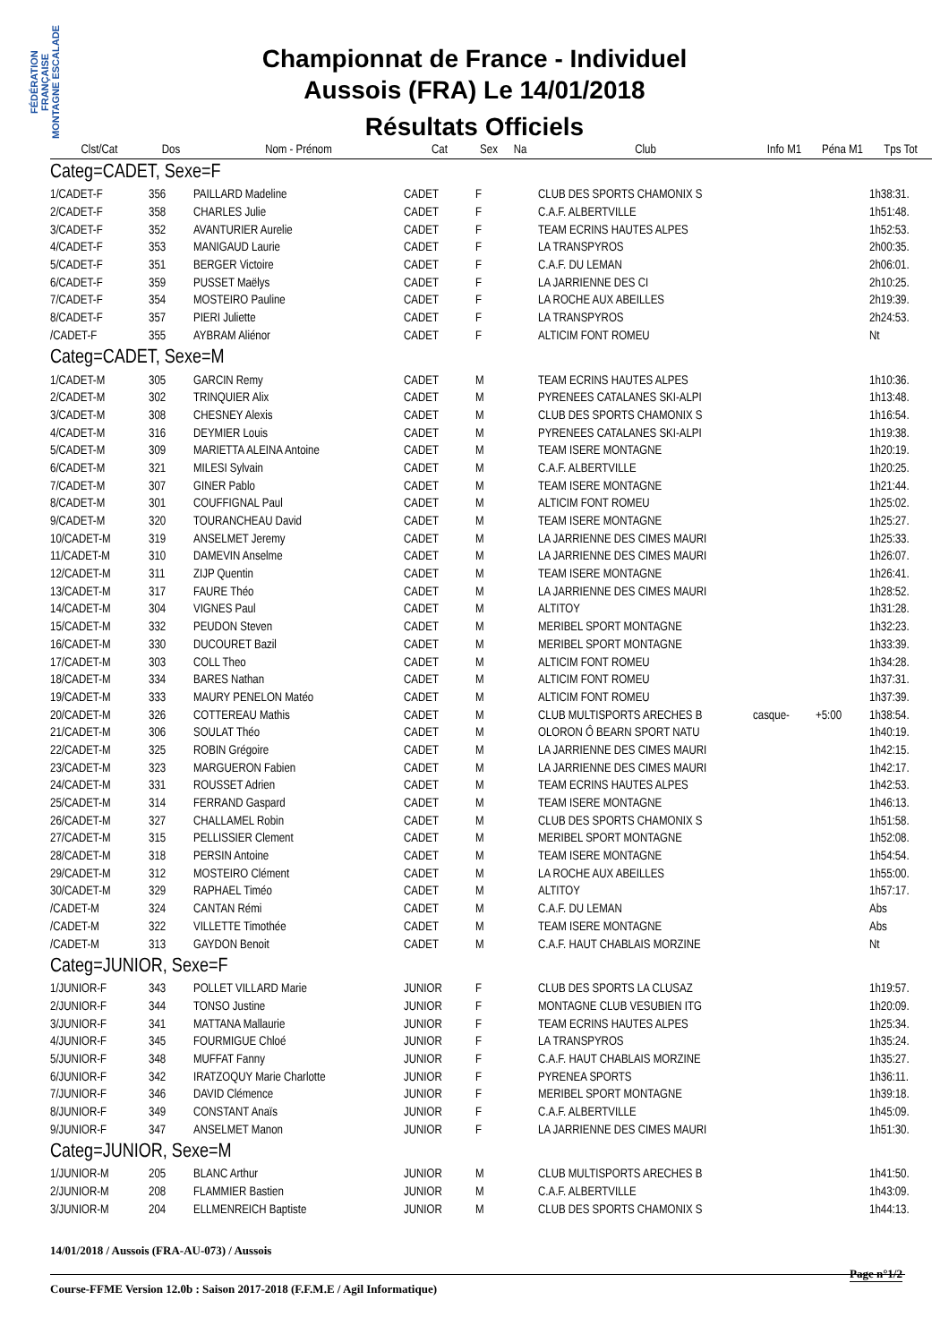FÉDÉRATION FRANÇAISE MONTAGNE ESCALADE
Championnat de France - Individuel
Aussois (FRA) Le 14/01/2018
Résultats Officiels
| Clst/Cat | Dos | Nom - Prénom | Cat | Sex | Na | Club | Info M1 | Péna M1 | Tps Tot |
| --- | --- | --- | --- | --- | --- | --- | --- | --- | --- |
| Categ=CADET, Sexe=F | | | | | | | | | |
| 1/CADET-F | 356 | PAILLARD Madeline | CADET | F | | CLUB DES SPORTS CHAMONIX S | | | 1h38:31. |
| 2/CADET-F | 358 | CHARLES Julie | CADET | F | | C.A.F. ALBERTVILLE | | | 1h51:48. |
| 3/CADET-F | 352 | AVANTURIER Aurelie | CADET | F | | TEAM ECRINS HAUTES ALPES | | | 1h52:53. |
| 4/CADET-F | 353 | MANIGAUD Laurie | CADET | F | | LA TRANSPYROS | | | 2h00:35. |
| 5/CADET-F | 351 | BERGER Victoire | CADET | F | | C.A.F. DU LEMAN | | | 2h06:01. |
| 6/CADET-F | 359 | PUSSET Maëlys | CADET | F | | LA JARRIENNE DES CI | | | 2h10:25. |
| 7/CADET-F | 354 | MOSTEIRO Pauline | CADET | F | | LA ROCHE AUX ABEILLES | | | 2h19:39. |
| 8/CADET-F | 357 | PIERI Juliette | CADET | F | | LA TRANSPYROS | | | 2h24:53. |
| /CADET-F | 355 | AYBRAM Aliénor | CADET | F | | ALTICIM FONT ROMEU | | | Nt |
| Categ=CADET, Sexe=M | | | | | | | | | |
| 1/CADET-M | 305 | GARCIN Remy | CADET | M | | TEAM ECRINS HAUTES ALPES | | | 1h10:36. |
| 2/CADET-M | 302 | TRINQUIER Alix | CADET | M | | PYRENEES CATALANES SKI-ALPI | | | 1h13:48. |
| 3/CADET-M | 308 | CHESNEY Alexis | CADET | M | | CLUB DES SPORTS CHAMONIX S | | | 1h16:54. |
| 4/CADET-M | 316 | DEYMIER Louis | CADET | M | | PYRENEES CATALANES SKI-ALPI | | | 1h19:38. |
| 5/CADET-M | 309 | MARIETTA ALEINA Antoine | CADET | M | | TEAM ISERE MONTAGNE | | | 1h20:19. |
| 6/CADET-M | 321 | MILESI Sylvain | CADET | M | | C.A.F. ALBERTVILLE | | | 1h20:25. |
| 7/CADET-M | 307 | GINER Pablo | CADET | M | | TEAM ISERE MONTAGNE | | | 1h21:44. |
| 8/CADET-M | 301 | COUFFIGNAL Paul | CADET | M | | ALTICIM FONT ROMEU | | | 1h25:02. |
| 9/CADET-M | 320 | TOURANCHEAU David | CADET | M | | TEAM ISERE MONTAGNE | | | 1h25:27. |
| 10/CADET-M | 319 | ANSELMET Jeremy | CADET | M | | LA JARRIENNE DES CIMES MAURI | | | 1h25:33. |
| 11/CADET-M | 310 | DAMEVIN Anselme | CADET | M | | LA JARRIENNE DES CIMES MAURI | | | 1h26:07. |
| 12/CADET-M | 311 | ZIJP Quentin | CADET | M | | TEAM ISERE MONTAGNE | | | 1h26:41. |
| 13/CADET-M | 317 | FAURE Théo | CADET | M | | LA JARRIENNE DES CIMES MAURI | | | 1h28:52. |
| 14/CADET-M | 304 | VIGNES Paul | CADET | M | | ALTITOY | | | 1h31:28. |
| 15/CADET-M | 332 | PEUDON Steven | CADET | M | | MERIBEL SPORT MONTAGNE | | | 1h32:23. |
| 16/CADET-M | 330 | DUCOURET Bazil | CADET | M | | MERIBEL SPORT MONTAGNE | | | 1h33:39. |
| 17/CADET-M | 303 | COLL Theo | CADET | M | | ALTICIM FONT ROMEU | | | 1h34:28. |
| 18/CADET-M | 334 | BARES Nathan | CADET | M | | ALTICIM FONT ROMEU | | | 1h37:31. |
| 19/CADET-M | 333 | MAURY PENELON Matéo | CADET | M | | ALTICIM FONT ROMEU | | | 1h37:39. |
| 20/CADET-M | 326 | COTTEREAU Mathis | CADET | M | | CLUB MULTISPORTS ARECHES B | casque- | +5:00 | 1h38:54. |
| 21/CADET-M | 306 | SOULAT Théo | CADET | M | | OLORON Ô BEARN SPORT NATU | | | 1h40:19. |
| 22/CADET-M | 325 | ROBIN Grégoire | CADET | M | | LA JARRIENNE DES CIMES MAURI | | | 1h42:15. |
| 23/CADET-M | 323 | MARGUERON Fabien | CADET | M | | LA JARRIENNE DES CIMES MAURI | | | 1h42:17. |
| 24/CADET-M | 331 | ROUSSET Adrien | CADET | M | | TEAM ECRINS HAUTES ALPES | | | 1h42:53. |
| 25/CADET-M | 314 | FERRAND Gaspard | CADET | M | | TEAM ISERE MONTAGNE | | | 1h46:13. |
| 26/CADET-M | 327 | CHALLAMEL Robin | CADET | M | | CLUB DES SPORTS CHAMONIX S | | | 1h51:58. |
| 27/CADET-M | 315 | PELLISSIER Clement | CADET | M | | MERIBEL SPORT MONTAGNE | | | 1h52:08. |
| 28/CADET-M | 318 | PERSIN Antoine | CADET | M | | TEAM ISERE MONTAGNE | | | 1h54:54. |
| 29/CADET-M | 312 | MOSTEIRO Clément | CADET | M | | LA ROCHE AUX ABEILLES | | | 1h55:00. |
| 30/CADET-M | 329 | RAPHAEL Timéo | CADET | M | | ALTITOY | | | 1h57:17. |
| /CADET-M | 324 | CANTAN Rémi | CADET | M | | C.A.F. DU LEMAN | | | Abs |
| /CADET-M | 322 | VILLETTE Timothée | CADET | M | | TEAM ISERE MONTAGNE | | | Abs |
| /CADET-M | 313 | GAYDON Benoit | CADET | M | | C.A.F. HAUT CHABLAIS MORZINE | | | Nt |
| Categ=JUNIOR, Sexe=F | | | | | | | | | |
| 1/JUNIOR-F | 343 | POLLET VILLARD Marie | JUNIOR | F | | CLUB DES SPORTS LA CLUSAZ | | | 1h19:57. |
| 2/JUNIOR-F | 344 | TONSO Justine | JUNIOR | F | | MONTAGNE CLUB VESUBIEN ITG | | | 1h20:09. |
| 3/JUNIOR-F | 341 | MATTANA Mallaurie | JUNIOR | F | | TEAM ECRINS HAUTES ALPES | | | 1h25:34. |
| 4/JUNIOR-F | 345 | FOURMIGUE Chloé | JUNIOR | F | | LA TRANSPYROS | | | 1h35:24. |
| 5/JUNIOR-F | 348 | MUFFAT Fanny | JUNIOR | F | | C.A.F. HAUT CHABLAIS MORZINE | | | 1h35:27. |
| 6/JUNIOR-F | 342 | IRATZOQUY Marie Charlotte | JUNIOR | F | | PYRENEA SPORTS | | | 1h36:11. |
| 7/JUNIOR-F | 346 | DAVID Clémence | JUNIOR | F | | MERIBEL SPORT MONTAGNE | | | 1h39:18. |
| 8/JUNIOR-F | 349 | CONSTANT Anaïs | JUNIOR | F | | C.A.F. ALBERTVILLE | | | 1h45:09. |
| 9/JUNIOR-F | 347 | ANSELMET Manon | JUNIOR | F | | LA JARRIENNE DES CIMES MAURI | | | 1h51:30. |
| Categ=JUNIOR, Sexe=M | | | | | | | | | |
| 1/JUNIOR-M | 205 | BLANC Arthur | JUNIOR | M | | CLUB MULTISPORTS ARECHES B | | | 1h41:50. |
| 2/JUNIOR-M | 208 | FLAMMIER Bastien | JUNIOR | M | | C.A.F. ALBERTVILLE | | | 1h43:09. |
| 3/JUNIOR-M | 204 | ELLMENREICH Baptiste | JUNIOR | M | | CLUB DES SPORTS CHAMONIX S | | | 1h44:13. |
14/01/2018 / Aussois (FRA-AU-073) / Aussois
Page n°1/2
Course-FFME Version 12.0b : Saison 2017-2018 (F.F.M.E / Agil Informatique)